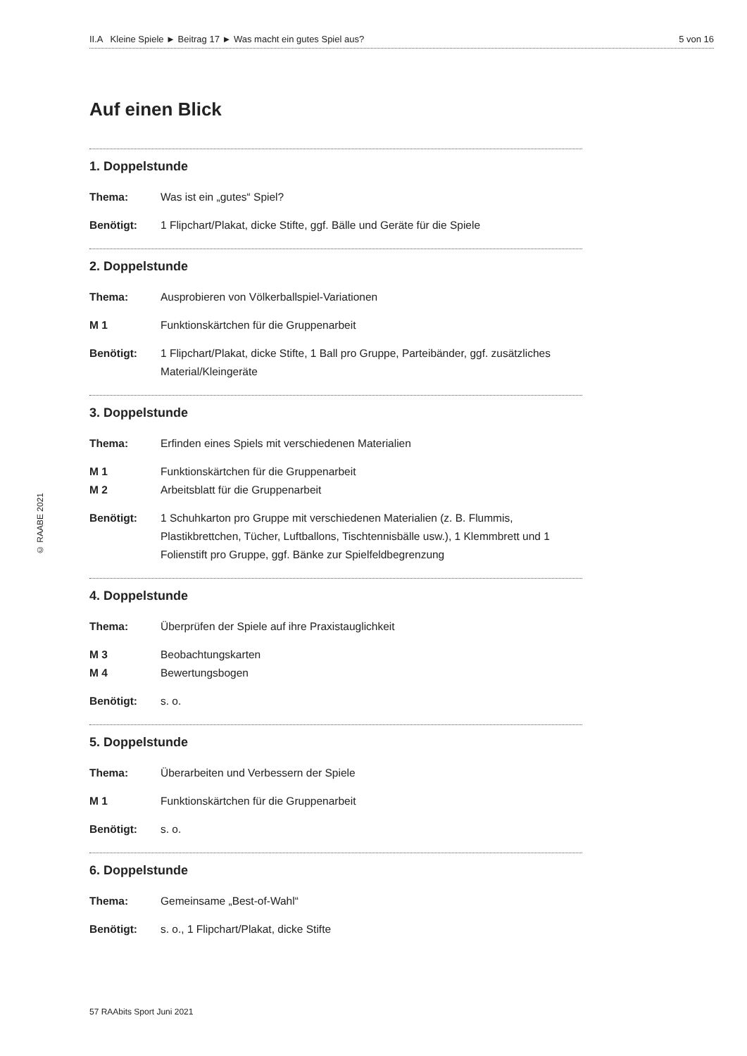II.A Kleine Spiele ► Beitrag 17 ► Was macht ein gutes Spiel aus? 5 von 16
© RAABE 2021
Auf einen Blick
1. Doppelstunde
Thema: Was ist ein „gutes“ Spiel?
Benötigt: 1 Flipchart/Plakat, dicke Stifte, ggf. Bälle und Geräte für die Spiele
2. Doppelstunde
Thema: Ausprobieren von Völkerballspiel-Variationen
M 1 Funktionskärtchen für die Gruppenarbeit
Benötigt: 1 Flipchart/Plakat, dicke Stifte, 1 Ball pro Gruppe, Parteibänder, ggf. zusätzliches Material/Kleingeräte
3. Doppelstunde
Thema: Erfinden eines Spiels mit verschiedenen Materialien
M 1 Funktionskärtchen für die Gruppenarbeit
M 2 Arbeitsblatt für die Gruppenarbeit
Benötigt: 1 Schuhkarton pro Gruppe mit verschiedenen Materialien (z. B. Flummis, Plastikbrettchen, Tücher, Luftballons, Tischtennisbälle usw.), 1 Klemmbrett und 1 Folienstift pro Gruppe, ggf. Bänke zur Spielfeldbegrenzung
4. Doppelstunde
Thema: Überprüfen der Spiele auf ihre Praxistauglichkeit
M 3 Beobachtungskarten
M 4 Bewertungsbogen
Benötigt: s. o.
5. Doppelstunde
Thema: Überarbeiten und Verbessern der Spiele
M 1 Funktionskärtchen für die Gruppenarbeit
Benötigt: s. o.
6. Doppelstunde
Thema: Gemeinsame „Best-of-Wahl“
Benötigt: s. o., 1 Flipchart/Plakat, dicke Stifte
57 RAAbits Sport Juni 2021